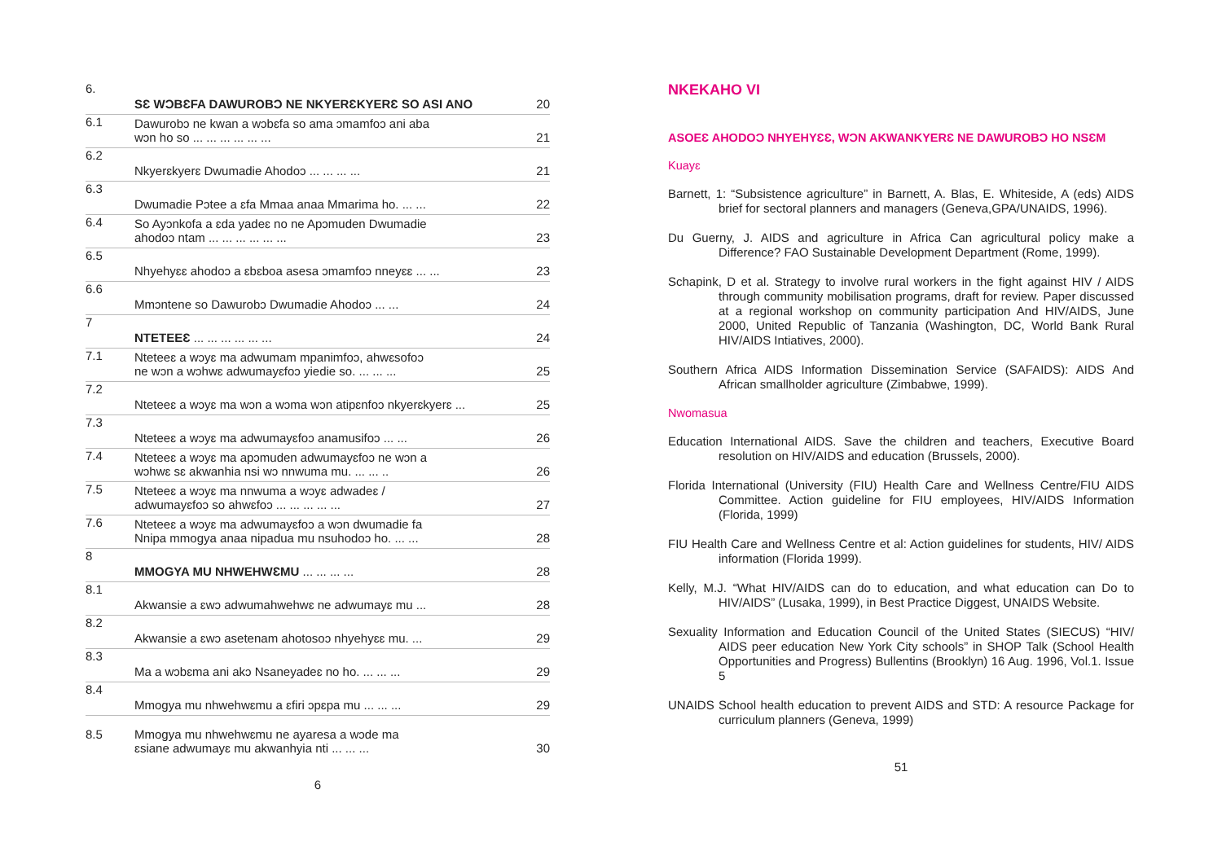| 6. | SƐ WƆBƐFA DAWUROBƆ NE NKYERƐKYERƐ SO ASI ANO | 20 |
| 6.1 | Dawurobɔ ne kwan a wɔbɛfa so ama ɔmamfoɔ ani aba wɔn ho so ... ... ... ... ... ... | 21 |
| 6.2 | Nkyerɛkyerɛ Dwumadie Ahodoɔ ... ... ... ... | 21 |
| 6.3 | Dwumadie Pɔtee a ɛfa Mmaa anaa Mmarima ho. ... ... | 22 |
| 6.4 | So Ayɔnkofa a ɛda yadeɛ no ne Apɔmuden Dwumadie ahodoɔ ntam ... ... ... ... ... ... | 23 |
| 6.5 | Nhyehyɛɛ ahodoɔ a ɛbɛboa asesa ɔmamfoɔ nneyɛɛ ... ... | 23 |
| 6.6 | Mmɔntene so Dawurobɔ Dwumadie Ahodoɔ ... ... | 24 |
| 7 | NTETEEƐ ... ... ... ... ... ... | 24 |
| 7.1 | Nteteeɛ a wɔyɛ ma adwumam mpanimfoɔ, ahwɛsofoɔ ne wɔn a wɔhwɛ adwumayɛfoɔ yiedie so. ... ... ... | 25 |
| 7.2 | Nteteeɛ a wɔyɛ ma wɔn a wɔma wɔn atipɛnfoɔ nkyerɛkyerɛ ... | 25 |
| 7.3 | Nteteeɛ a wɔyɛ ma adwumayɛfoɔ anamusifoɔ ... ... | 26 |
| 7.4 | Nteteeɛ a wɔyɛ ma apɔmuden adwumayɛfoɔ ne wɔn a wɔhwɛ sɛ akwanhia nsi wɔ nnwuma mu. ... ... .. | 26 |
| 7.5 | Nteteeɛ a wɔyɛ ma nnwuma a wɔyɛ adwadeɛ / adwumayɛfoɔ so ahwɛfoɔ ... ... ... ... ... | 27 |
| 7.6 | Nteteeɛ a wɔyɛ ma adwumayɛfoɔ a wɔn dwumadie fa Nnipa mmogya anaa nipadua mu nsuhodoɔ ho. ... ... | 28 |
| 8 | MMOGYA MU NHWEHWƐMU ... ... ... ... | 28 |
| 8.1 | Akwansie a ɛwɔ adwumahwehwɛ ne adwumayɛ mu ... | 28 |
| 8.2 | Akwansie a ɛwɔ asetenam ahotosoɔ nhyehyɛɛ mu. ... | 29 |
| 8.3 | Ma a wɔbɛma ani akɔ Nsaneyadeɛ no ho. ... ... ... | 29 |
| 8.4 | Mmogya mu nhwehwɛmu a ɛfiri ɔpɛpa mu ... ... ... | 29 |
| 8.5 | Mmogya mu nhwehwɛmu ne ayaresa a wɔde ma ɛsiane adwumayɛ mu akwanhyia nti ... ... ... | 30 |
6
NKEKAHO VI
ASOEƐ AHODOƆ NHYEHYƐƐ, WƆN AKWANKYERƐ NE DAWUROBƆ HO NSƐM
Kuayɛ
Barnett, 1: “Subsistence agriculture” in Barnett, A. Blas, E. Whiteside, A (eds) AIDS brief for sectoral planners and managers (Geneva,GPA/UNAIDS, 1996).
Du Guerny, J. AIDS and agriculture in Africa Can agricultural policy make a Difference? FAO Sustainable Development Department (Rome, 1999).
Schapink, D et al. Strategy to involve rural workers in the fight against HIV / AIDS through community mobilisation programs, draft for review. Paper discussed at a regional workshop on community participation And HIV/AIDS, June 2000, United Republic of Tanzania (Washington, DC, World Bank Rural HIV/AIDS Intiatives, 2000).
Southern Africa AIDS Information Dissemination Service (SAFAIDS): AIDS And African smallholder agriculture (Zimbabwe, 1999).
Nwomasua
Education International AIDS. Save the children and teachers, Executive Board resolution on HIV/AIDS and education (Brussels, 2000).
Florida International (University (FIU) Health Care and Wellness Centre/FIU AIDS Committee. Action guideline for FIU employees, HIV/AIDS Information (Florida, 1999)
FIU Health Care and Wellness Centre et al: Action guidelines for students, HIV/ AIDS information (Florida 1999).
Kelly, M.J. “What HIV/AIDS can do to education, and what education can Do to HIV/AIDS” (Lusaka, 1999), in Best Practice Diggest, UNAIDS Website.
Sexuality Information and Education Council of the United States (SIECUS) “HIV/ AIDS peer education New York City schools” in SHOP Talk (School Health Opportunities and Progress) Bullentins (Brooklyn) 16 Aug. 1996, Vol.1. Issue 5
UNAIDS School health education to prevent AIDS and STD: A resource Package for curriculum planners (Geneva, 1999)
51